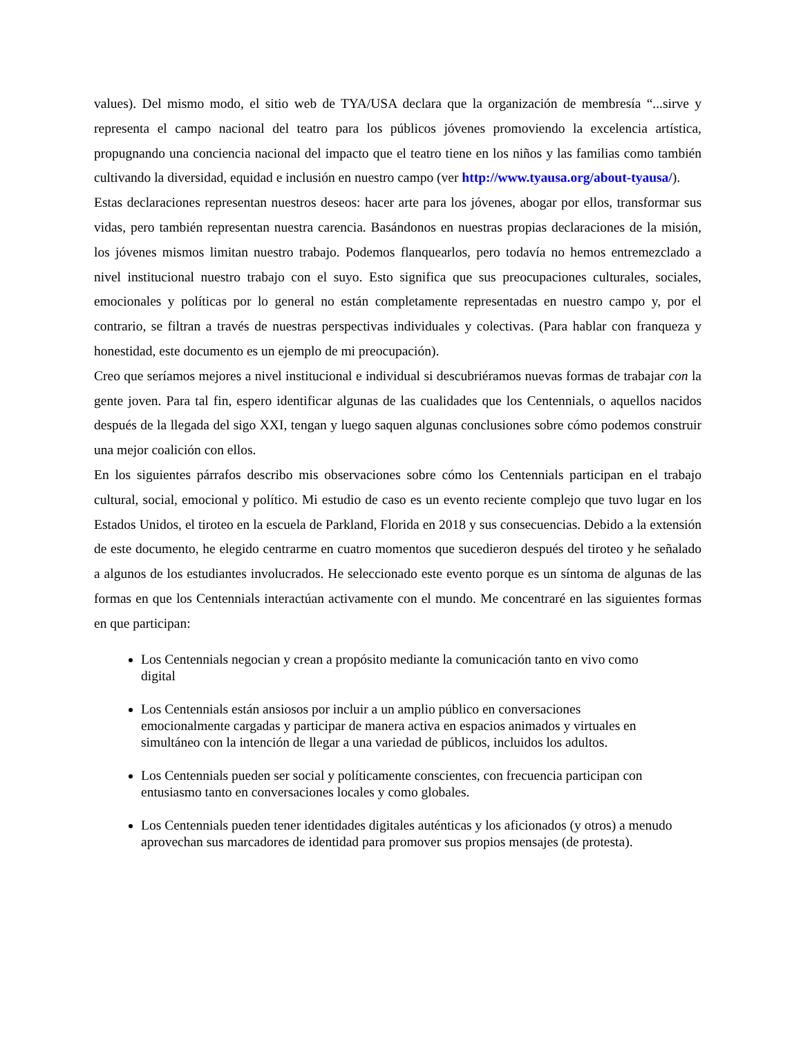values). Del mismo modo, el sitio web de TYA/USA declara que la organización de membresía “...sirve y representa el campo nacional del teatro para los públicos jóvenes promoviendo la excelencia artística, propugnando una conciencia nacional del impacto que el teatro tiene en los niños y las familias como también cultivando la diversidad, equidad e inclusión en nuestro campo (ver http://www.tyausa.org/about-tyausa/).
Estas declaraciones representan nuestros deseos: hacer arte para los jóvenes, abogar por ellos, transformar sus vidas, pero también representan nuestra carencia. Basándonos en nuestras propias declaraciones de la misión, los jóvenes mismos limitan nuestro trabajo. Podemos flanquearlos, pero todavía no hemos entremezclado a nivel institucional nuestro trabajo con el suyo. Esto significa que sus preocupaciones culturales, sociales, emocionales y políticas por lo general no están completamente representadas en nuestro campo y, por el contrario, se filtran a través de nuestras perspectivas individuales y colectivas. (Para hablar con franqueza y honestidad, este documento es un ejemplo de mi preocupación).
Creo que seríamos mejores a nivel institucional e individual si descubriéramos nuevas formas de trabajar con la gente joven. Para tal fin, espero identificar algunas de las cualidades que los Centennials, o aquellos nacidos después de la llegada del sigo XXI, tengan y luego saquen algunas conclusiones sobre cómo podemos construir una mejor coalición con ellos.
En los siguientes párrafos describo mis observaciones sobre cómo los Centennials participan en el trabajo cultural, social, emocional y político. Mi estudio de caso es un evento reciente complejo que tuvo lugar en los Estados Unidos, el tiroteo en la escuela de Parkland, Florida en 2018 y sus consecuencias. Debido a la extensión de este documento, he elegido centrarme en cuatro momentos que sucedieron después del tiroteo y he señalado a algunos de los estudiantes involucrados. He seleccionado este evento porque es un síntoma de algunas de las formas en que los Centennials interactúan activamente con el mundo. Me concentraré en las siguientes formas en que participan:
Los Centennials negocian y crean a propósito mediante la comunicación tanto en vivo como digital
Los Centennials están ansiosos por incluir a un amplio público en conversaciones emocionalmente cargadas y participar de manera activa en espacios animados y virtuales en simultáneo con la intención de llegar a una variedad de públicos, incluidos los adultos.
Los Centennials pueden ser social y políticamente conscientes, con frecuencia participan con entusiasmo tanto en conversaciones locales y como globales.
Los Centennials pueden tener identidades digitales auténticas y los aficionados (y otros) a menudo aprovechan sus marcadores de identidad para promover sus propios mensajes (de protesta).